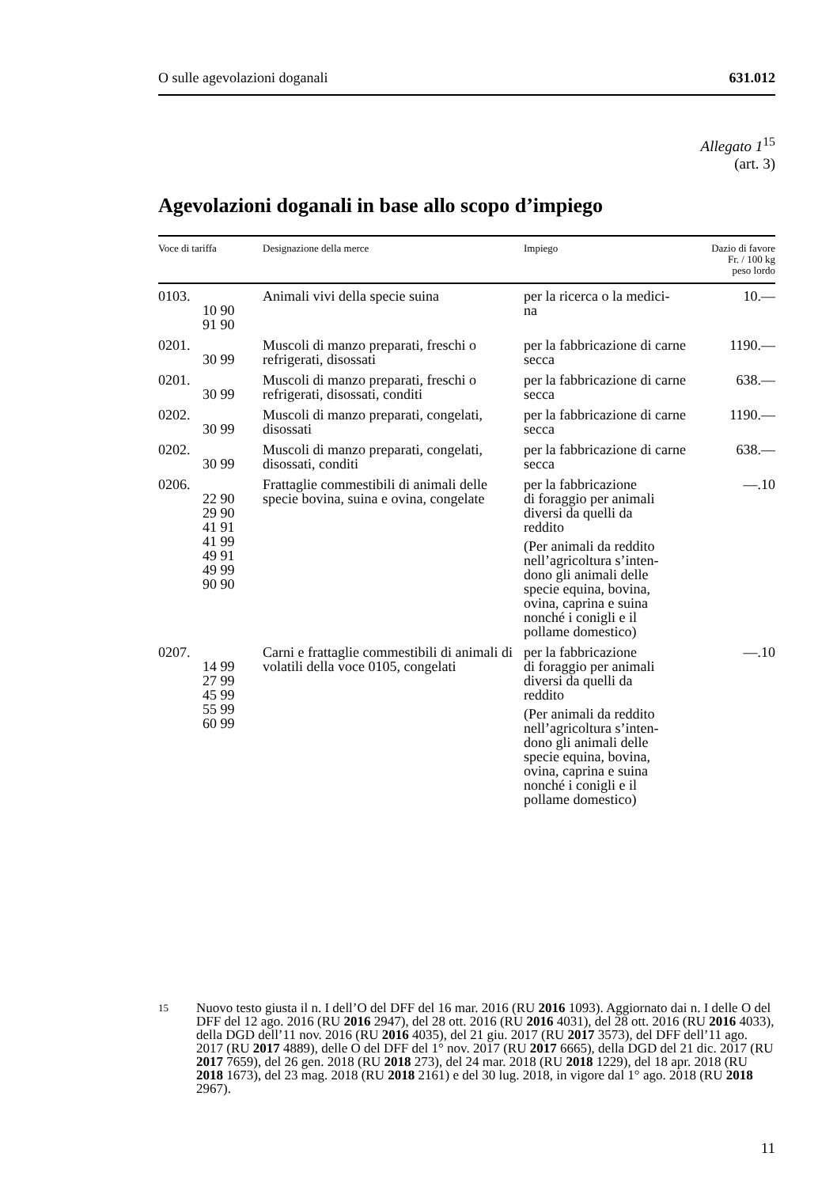O sulle agevolazioni doganali 631.012
Allegato 1<sup>15</sup>
(art. 3)
Agevolazioni doganali in base allo scopo d’impiego
| Voce di tariffa | Designazione della merce | Impiego | Dazio di favore Fr. / 100 kg peso lordo |
| --- | --- | --- | --- |
| 0103. 10 90 91 90 | Animali vivi della specie suina | per la ricerca o la medici- na | 10.— |
| 0201. 30 99 | Muscoli di manzo preparati, freschi o refrigerati, disossati | per la fabbricazione di carne secca | 1190.— |
| 0201. 30 99 | Muscoli di manzo preparati, freschi o refrigerati, disossati, conditi | per la fabbricazione di carne secca | 638.— |
| 0202. 30 99 | Muscoli di manzo preparati, congelati, disossati | per la fabbricazione di carne secca | 1190.— |
| 0202. 30 99 | Muscoli di manzo preparati, congelati, disossati, conditi | per la fabbricazione di carne secca | 638.— |
| 0206. 22 90 29 90 41 91 41 99 49 91 49 99 90 90 | Frattaglie commestibili di animali delle specie bovina, suina e ovina, congelate | per la fabbricazione di foraggio per animali diversi da quelli da reddito (Per animali da reddito nell’agricoltura s’inten- dono gli animali delle specie equina, bovina, ovina, caprina e suina nonché i conigli e il pollame domestico) | —.10 |
| 0207. 14 99 27 99 45 99 55 99 60 99 | Carni e frattaglie commestibili di animali di volatili della voce 0105, congelati | per la fabbricazione di foraggio per animali diversi da quelli da reddito (Per animali da reddito nell’agricoltura s’inten- dono gli animali delle specie equina, bovina, ovina, caprina e suina nonché i conigli e il pollame domestico) | —.10 |
15
Nuovo testo giusta il n. I dell’O del DFF del 16 mar. 2016 (RU 2016 1093). Aggiornato dai n. I delle O del DFF del 12 ago. 2016 (RU 2016 2947), del 28 ott. 2016 (RU 2016 4031), del 28 ott. 2016 (RU 2016 4033), della DGD dell’11 nov. 2016 (RU 2016 4035), del 21 giu. 2017 (RU 2017 3573), del DFF dell’11 ago. 2017 (RU 2017 4889), delle O del DFF del 1° nov. 2017 (RU 2017 6665), della DGD del 21 dic. 2017 (RU 2017 7659), del 26 gen. 2018 (RU 2018 273), del 24 mar. 2018 (RU 2018 1229), del 18 apr. 2018 (RU 2018 1673), del 23 mag. 2018 (RU 2018 2161) e del 30 lug. 2018, in vigore dal 1° ago. 2018 (RU 2018 2967).
11